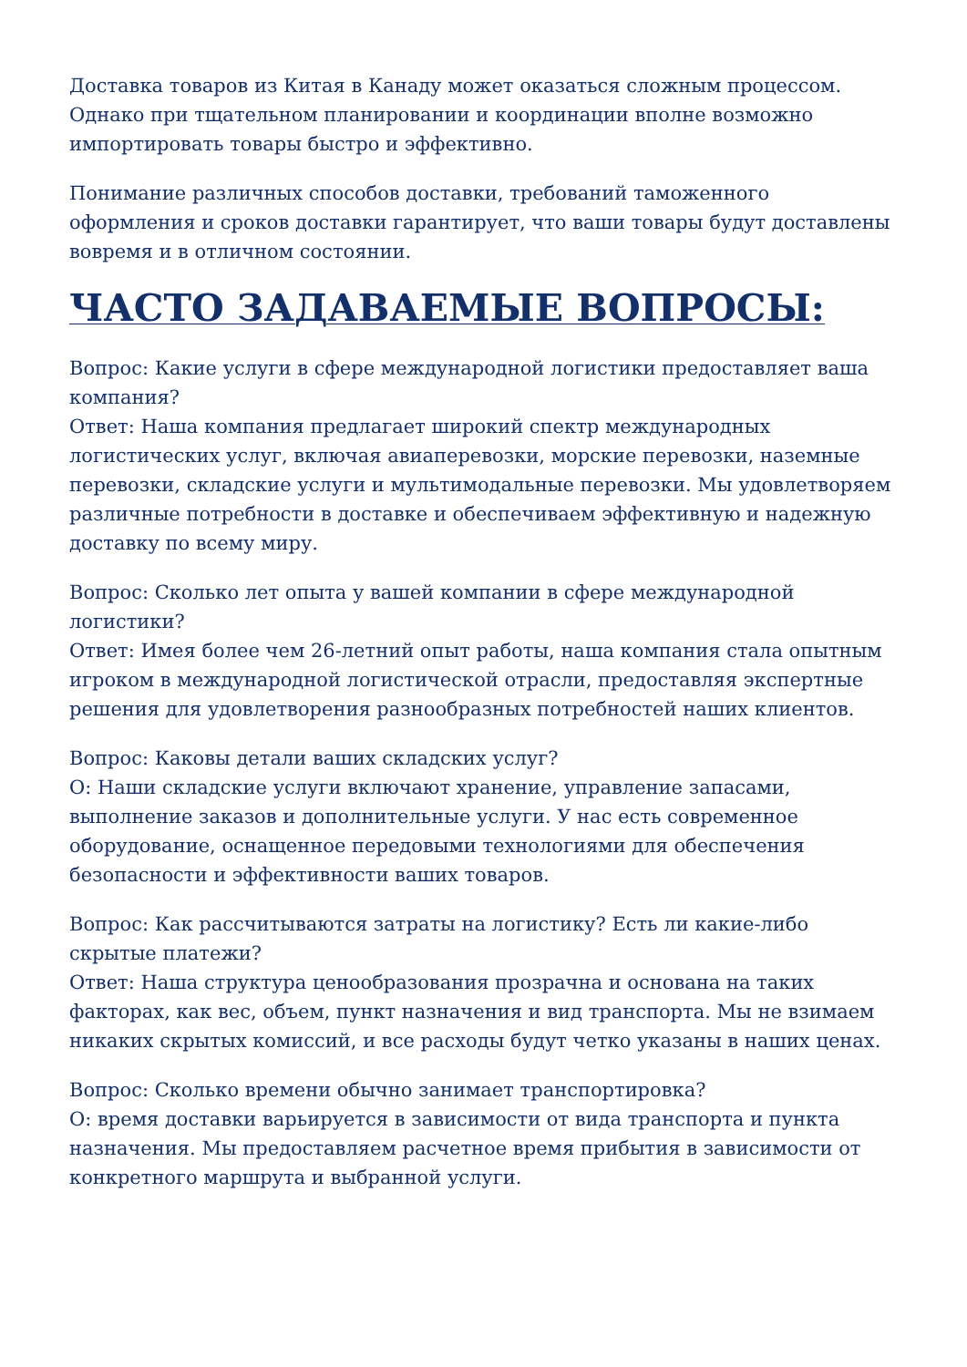Доставка товаров из Китая в Канаду может оказаться сложным процессом. Однако при тщательном планировании и координации вполне возможно импортировать товары быстро и эффективно.
Понимание различных способов доставки, требований таможенного оформления и сроков доставки гарантирует, что ваши товары будут доставлены вовремя и в отличном состоянии.
ЧАСТО ЗАДАВАЕМЫЕ ВОПРОСЫ:
Вопрос: Какие услуги в сфере международной логистики предоставляет ваша компания?
Ответ: Наша компания предлагает широкий спектр международных логистических услуг, включая авиаперевозки, морские перевозки, наземные перевозки, складские услуги и мультимодальные перевозки. Мы удовлетворяем различные потребности в доставке и обеспечиваем эффективную и надежную доставку по всему миру.
Вопрос: Сколько лет опыта у вашей компании в сфере международной логистики?
Ответ: Имея более чем 26-летний опыт работы, наша компания стала опытным игроком в международной логистической отрасли, предоставляя экспертные решения для удовлетворения разнообразных потребностей наших клиентов.
Вопрос: Каковы детали ваших складских услуг?
О: Наши складские услуги включают хранение, управление запасами, выполнение заказов и дополнительные услуги. У нас есть современное оборудование, оснащенное передовыми технологиями для обеспечения безопасности и эффективности ваших товаров.
Вопрос: Как рассчитываются затраты на логистику? Есть ли какие-либо скрытые платежи?
Ответ: Наша структура ценообразования прозрачна и основана на таких факторах, как вес, объем, пункт назначения и вид транспорта. Мы не взимаем никаких скрытых комиссий, и все расходы будут четко указаны в наших ценах.
Вопрос: Сколько времени обычно занимает транспортировка?
О: время доставки варьируется в зависимости от вида транспорта и пункта назначения. Мы предоставляем расчетное время прибытия в зависимости от конкретного маршрута и выбранной услуги.